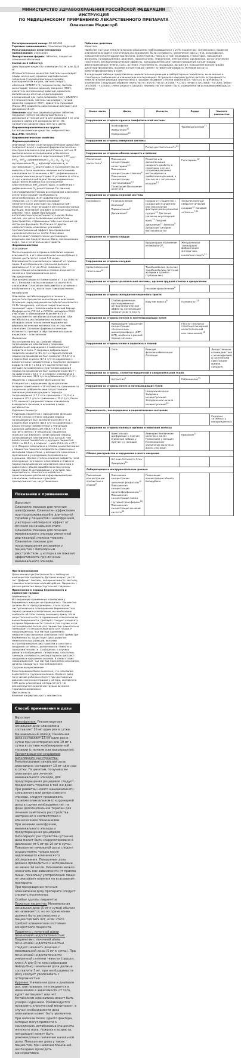МИНИСТЕРСТВО ЗДРАВООХРАНЕНИЯ РОССИЙСКОЙ ФЕДЕРАЦИИ
ИНСТРУКЦИЯ
ПО МЕДИЦИНСКОМУ ПРИМЕНЕНИЮ ЛЕКАРСТВЕННОГО ПРЕПАРАТА
Оланзапин Медисорб
Регистрационный номер: ЛП-005204
Торговое наименование: Оланзапин Медисорб
Международное непатентованное наименование: оланзапин
Лекарственная форма: таблетки, покрытые пленочной оболочкой
Состав на 1 таблетку:
Действующее вещество: оланзапин 5,0 мг или 10,0 мг
Вспомогательные вещества: лактозы моногидрат (сахар молочный), крахмал картофельный, гипролоза (гидроксипропилцеллюлоза), кроскармеллоза натрия, магния стеарат;
оболочка: OPADRY® II (гипромеллоза, лактозы моногидрат, титана диоксид, макрогол (ПЭГ), краситель железа оксид красный, краситель железа оксид желтый, индигокармина алюминиевый лак) (для дозировки 5 мг). OPADRY® II (гипромеллоза, лактозы моногидрат, титана диоксид, макрогол (ПЭГ), краситель пунцовый [Понсо 4R], краситель хинолиновый жёлтый) (для дозировки 10 мг).
Описание: круглые двояковыпуклые таблетки, покрытые плёночной оболочкой белого с розоватым оттенком цвета для дозировки 5 мг или розового цвета для дозировки 10 мг. На поперечном разрезе ядро жёлтого цвета.
Фармакотерапевтическая группа: Антипсихотическое средство (нейролептик).
Код АТХ: N05AH03
Фармакологические свойства
Фармакодинамика
Оланзапин является антипсихотическим средством (нейролептиком) с широким фармакологическим спектром влияния на ряд рецепторных систем. В доклинических исследованиях установлено сродство оланзапина к серотониновым 5-HT<sub>2A/2C</sub>, 5HT<sub>3</sub>, 5HT<sub>6</sub>; дофаминовым D<sub>1</sub>, D<sub>2</sub>, D<sub>3</sub>, D<sub>4</sub>, D<sub>5</sub>; мускариновым M<sub>1-5</sub>; адренергическим α<sub>1</sub> и гистаминовым H<sub>1</sub> рецепторам. В экспериментах на животных было выявлено наличие антагонизма оланзапина по отношению к 5HT, дофаминовым и холинергическим рецепторам. В условиях in vitro и in vivo оланзапин обладает более выраженным сродством и активностью в отношении серотониновых 5HT<sub>2</sub> рецепторов, в сравнении с дофаминовыми D<sub>2</sub> рецепторами. По данным электрофизиологических исследований оланзапин селективно снижает возбудимость мезолимбических (A10) дофаминергических нейронов, и в то же время оказывает незначительное действие на стриарные (A9) нервные пути, участвующие в регуляции моторных функций. Оланзапин снижает условный защитный рефлекс (тест, характеризующий антипсихотическую активность) в дозах более низких, чем дозы, вызывающие каталепсию (расстройство, отражающее побочное влияние на моторную функцию). В отличие от других нейролептиков, оланзапин усиливает противотревожный эффект при проведении «анксиолитического» теста. Оланзапин обеспечивает статистически достоверную редукцию как продуктивных (бред, галлюцинации и др.), так и негативных расстройств.
Фармакокинетика
Всасывание
После перорального приема оланзапин хорошо всасывается, и его максимальная концентрация в плазме достигается через 5-8 часов. Всасываемость оланзапина не зависит от приема пищи. В исследованиях с разными дозами в диапазоне от 1 мг до 20 мг показано, что концентрация оланзапина в плазме изменяется линейно и пропорционально дозе.
Распределение
При концентрации в плазме крови от 7 до 1000 нг/мл, с белками плазмы связывается около 93% оланзапина. Оланзапин связывается в основном с альбумином и с α<sub>1</sub>-кислотным гликопротеином.
Метаболизм
Оланзапин метаболизируется в печени в результате процессов конъюгации и окисления. Основным циркулирующим метаболитом является 10-N-глюкуронид, который теоретически не проникает через гематоэнцефалический барьер. Изоферменты CYP1A2 и CYP2D6 цитохрома P450 участвуют в образовании N-десметил и 2-гидроксиметил метаболитов оланзапина. Оба метаболита в исследованиях на животных обладали значительно менее выраженной фармакологической активностью in vivo, чем оланзапин. Основная фармакологическая активность препарата обусловлена исходным веществом – оланзапином.
Выведение
После приема внутрь средний период полувыведения оланзапина у здоровых добровольцев варьировал в зависимости от возраста и пола. У здоровых добровольцев пожилого возраста (65 лет и старше) средний период полувыведения был замедлен (51,8 ч), а клиренс был снижен (17,5 л/ч) по сравнению с аналогичными показателями у лиц более молодого возраста (33,8 ч и 18,2 л/ч соответственно). У женщин по сравнению с мужчинами средний период полувыведения был замедленным (36,7 ч по сравнению с 32,3 ч), а клиренс оланзапина в плазме снижен (18,9 л/ч по сравнению с 27,3 л/ч).
Пациенты с нарушением функции почек
У пациентов с нарушением функции почек (клиренс креатинина <10 мл/мин) по сравнению со здоровыми добровольцами отсутствовали значимые различия среднего периода полувыведения (37,7 ч по сравнению с 32,4 ч) и клиренса (21,2 л/ч по сравнению с 25,0 л/ч). Около 57% меченого радиоизотопами оланзапина выводилось почками, в основном в виде метаболитов.
Курящие пациенты
У курящих пациентов с нарушением функции печени легкой степени средний период полувыведения был замедленным (39,3 ч), а клиренс был снижен (18,0 л/ч) по сравнению с аналогичными показателями у некурящих здоровых добровольцев (48,8 ч и 14,1 л/ч соответственно). У некурящих пациентов (мужского и женского пола) средний период полувыведения оланзапина был дольше, чем аналогичный показатель у курящих пациентов (38,6 ч и 30,4 ч), а клиренс – ниже (18,6 л/ч и 27,7 л/ч). Клиренс оланзапина в плазме крови был ниже у пациентов пожилого возраста по сравнению с молодыми пациентами, у женщин по сравнению с мужчинами и у некурящих по сравнению с курящими. Однако степень влияния возраста, пола или курения на клиренс оланзапина в плазме и период полувыведения оланзапина невелика в сравнении с общей вариабельностью между пациентами. В исследовании с участием лиц европейского, японского и китайского происхождения различий в фармакокинетике оланзапина, связанных с расовой принадлежностью, не установлено.
Показания к применению
Взрослые:
Оланзапин показан для лечения шизофрении. Оланзапин эффективен при поддерживающей и длительной терапии у пациентов с шизофренией, у которых наблюдался эффект от лечения на начальном этапе. Оланзапин показан для лечения маниакального эпизода умеренной или тяжелой степени тяжести. Оланзапин показан для предотвращения рецидивов у пациентов с биполярным расстройством, у которых он показал эффективность при лечении маниакального эпизода.
Противопоказания
Повышенная чувствительность к любому из компонентов препарата. Детский возраст до 18 лет. Дефицит лактазы, непереносимость лактозы, глюкозо-галактозная мальабсорбция. Пациенты с риском развития закрытоугольной глаукомы.
Применение в период беременности и кормления грудью
Беременность
Исследований применения оланзапина у беременных женщин не проводилось. Пациентки должны быть предупреждены, что в случае наступления или планирования беременности в период лечения оланзапином, им необходимо сообщить об этом своему лечащему врачу. Из-за недостаточного опыта применения оланзапина во время беременности, препарат следует назначать во время беременности только в том случае, если потенциальная польза для пациентки значительно превышает потенциальный риск для плода. У новорожденных, чьи матери принимали нейролептики (включая оланзапин) в III триместре беременности, существует риск развития нежелательных реакций, включая экстрапирамидные расстройства и симптомы синдрома «отмены», различные по тяжести и продолжительности. Сообщалось о случаях развития возбуждения, гипертонии, гипотонии, тремора, сонливости, респираторного дистресс-синдрома и нарушения сосания. В связи с этим новорожденные, чьи матери принимали оланзапин, должны находиться под наблюдением.
Грудное вскармливание
В исследовании было выявлено, что оланзапин выделяется с грудным молоком. Средняя доза, получаемая ребенком (мг/кг) при достижении равновесной концентрации у матери, составляла 1,8% дозы оланзапина матери (мг/кг). Не рекомендуется кормление грудью во время терапии оланзапином.
Фертильность
Влияние на фертильность неизвестно.
Способ применения и дозы
Взрослые
Шизофрения: Рекомендуемая начальная доза оланзапина составляет 10 мг один раз в сутки.
Маниакальный эпизод: Начальная доза составляет 15 мг один раз в сутки при монотерапии или 10 мг в сутки в составе комбинированной терапии (с литием или вальпроатом).
Предотвращение рецидивов биполярного расстройства: Рекомендуемая начальная доза оланзапина составляет 10 мг один раз в сутки. Пациентам, получавшим оланзапин для лечения маниакального эпизода, для предотвращения рецидивов следует продолжать терапию в той же дозе. При развитии нового маниакального, смешанного или депрессивного эпизода, следует продолжать терапию оланзапином (с коррекцией дозы в случае необходимости), на фоне дополнительной терапии для лечения симптомов расстройства настроения в соответствии с клиническими показаниями.
При лечении шизофрении, маниакального эпизода и предотвращения рецидивов биполярного расстройства суточная доза может быть скорректирована в диапазоне от 5 мг до 20 мг в сутки. Повышение начальной дозы следует осуществлять только после надлежащего клинического обследования. Повышение дозы должно проводиться с интервалами не менее 24 часов. Оланзапин можно назначать вне зависимости от приема пищи, поскольку употребление пищи не оказывает влияния на всасывание препарата.
При прекращении лечения оланзапином дозу препарата следует снижать постепенно.
Особые группы пациентов
Пожилые пациенты: Минимальная начальная доза (5 мг в сутки) обычно не назначается, но ее применение должно быть рассмотрено у пациентов ≥65 лет, если этого требует клиническое состояние конкретного пациента.
Пациенты с почечной и/или печеночной недостаточностью: Пациентам с почечной и/или печеночной недостаточностью следует начинать лечение с минимальной дозы (5 мг в сутки). При печеночной недостаточности умеренной степени тяжести (цирроз, класс А или В по классификации Чайлд-Пью) начальная доза должна составлять 5 мг, при необходимости дозу следует увеличивать с осторожностью.
Курение: Начальная доза и диапазон доз, как правило, не нуждаются в изменениях в зависимости от того, курит ли пациент или нет. Метаболизм оланзапина может быть ускорен курением. Рекомендуется проводить клинический мониторинг, в случае необходимости доза оланзапина может быть увеличена.
При наличии более одного фактора, которые могут привести к замедлению метаболизма (пациенты женского пола, пожилого возраста, некурящие) может быть рекомендовано снижение начальной дозы. Повышение дозы у таких пациентов, при наличии показаний, необходимо проводить консервативно.
Побочное действие
Взрослые
Наиболее частыми нежелательными реакциями (наблюдавшимися у ≥1% пациентов), связанными с приемом оланзапина во время клинических исследований, были сонливость, увеличение массы тела, эозинофилия, повышение концентрации пролактина, холестерина, глюкозы и триглицеридов, глюкозурия, повышение аппетита, головокружение, акатизия, паркинсонизм, лейкопения, нейтропения, дискинезия, ортостатическая гипотензия, антихолинергические эффекты, преходящее бессимптомное повышение концентрации аминотрансфераз печени, сыпь, астения, утомляемость, лихорадка, артралгия, повышение концентрации щелочной фосфатазы, высокая концентрация гамма-глутамилтрансферазы, мочевой кислоты, креатинфосфокиназы и отек.
В следующей таблице представлены нежелательные реакции и лабораторные показатели, выявленные в спонтанных сообщениях и клинических исследованиях. В пределах каждой группы частоты встречаемости нежелательные реакции перечислены в порядке убывания степени серьезности. Частоту встречаемости определяли следующим образом: очень часто (≥1/10), часто (≥1/100 - <1/10), нечасто (≥1/1000 - <0,100), редко (≥1/1000 - <1/1000), очень редко (<1/10000), неизвестно (не может быть определена на основании имеющихся данных).
| Очень часто | Часто | Нечасто | Редко | Частота неизвестна |
| --- | --- | --- | --- | --- |
| Нарушения со стороны крови и лимфатической системы | | | | |
| | Эозинофилия Лейкопения<sup>10</sup> Нейтропения<sup>10</sup> | | Тромбоцитопения<sup>11</sup> | |
| Нарушения со стороны иммунной системы | | | | |
| | | Гиперчувствительность<sup>11</sup> | | |
| Нарушения со стороны обмена веществ и питания | | | | |
| Увеличение массы тела<sup>1</sup> | Повышение концентрации холестерина<sup>2,3</sup> Повышение концентрации глюкозы<sup>4</sup> Повышение концентрации триглицеридов<sup>2,5</sup> Глюкозурия Повышение аппетита | Развитие или декомпенсация сахарного диабета, в некоторых случаях сопровождающееся кетоацидозом и диабетической комой, в том числе с летальным исходом<sup>11</sup> | Гипотермия<sup>12</sup> | |
| Нарушения со стороны нервной системы | | | | |
| Сонливость | Головокружение Акатизия<sup>6</sup> Паркинсонизм<sup>6</sup> Дискинезия<sup>6</sup> | Судороги у пациентов с судорогами в анамнезе или при наличии факторов риска развития судорог<sup>11</sup> Дистония (включая окулогирный криз)<sup>11</sup> Поздняя дискинезия<sup>11</sup> Амнезия<sup>9</sup> Дизартрия Синдром беспокойных ног | Злокачественный нейролептический синдром<sup>12</sup> Синдром «отмены»<sup>7,12</sup> | |
| Нарушения со стороны сердца | | | | |
| | | Брадикардия Удлинение интервала QT<sub>c</sub> | Желудочковая тахикардия/фибрилляция желудочков, внезапная смерть<sup>11</sup> | |
| Нарушения со стороны сосудов | | | | |
| Ортостатическая гипотензия<sup>10</sup> | | Тромбоэмболия (включая тромбоэмболию легочной артерии и тромбоз глубоких вен) | | |
| Нарушения со стороны дыхательной системы, органов грудной клетки и средостения | | | | |
| | | Носовое кровотечение<sup>9</sup> | | |
| Нарушения со стороны желудочно-кишечного тракта | | | | |
| | Слабовыраженные, кратковременные антихолинергические эффекты, включающие запор и сухость во рту | Вздутие живота<sup>9</sup> | Панкреатит<sup>11</sup> | |
| Нарушения со стороны печени и желчевыводящих путей | | | | |
| | Преходящее повышение концентрации «печеночных» аминотрансфераз (АЛТ, АСТ), особенно в ранний период лечения | | Гепатит (включая гепатоцеллюлярный, холестатический или смешанный)<sup>11</sup> | |
| Нарушения со стороны кожи и подкожных тканей | | | | |
| | Сыпь | Реакция фотосенсибилизации Алопеция | | Лекарственные взаимодействия с эозинофилией и системными симптомами (DRESS синдром) |
| Нарушения со стороны, скелетно-мышечной и соединительной ткани | | | | |
| | Артралгия<sup>9</sup> | | Рабдомиолиз<sup>11</sup> | |
| Нарушения со стороны почек и мочевыводящих путей | | | | |
| | | Недержание мочи Задержка мочеиспускания Затрудненное начало мочеиспускания<sup>11</sup> | | |
| Беременность, послеродовые и перинатальные состояния | | | | |
| | | | | Синдром «отмены» у новорожденных |
| Нарушения со стороны половых органов и молочной железы | | | | |
| | Эректильная дисфункция у мужчин Снижение либидо у мужчин и у женщин | Аменорея Увеличение молочных желез Галакторея у женщин Гинекомастия/увеличение молочных желез у мужчин | Приапизм<sup>12</sup> | |
| Общие расстройства и нарушения в месте введения | | | | |
| | Астения Усталость Отек Лихорадка<sup>10</sup> | | | |
| Лабораторные и инструментальные данные | | | | |
| Повышение концентрации пролактина в плазме<sup>8</sup> | Повышение концентрации щелочной фосфатазы<sup>10</sup> Повышенная концентрация креатинфосфокиназы<sup>11</sup> Повышенная концентрация гамма-глутамилтрансферазы<sup>10</sup> Повышенная концентрация мочевой кислоты<sup>10</sup> | Повышение концентрации общего билирубина | | |